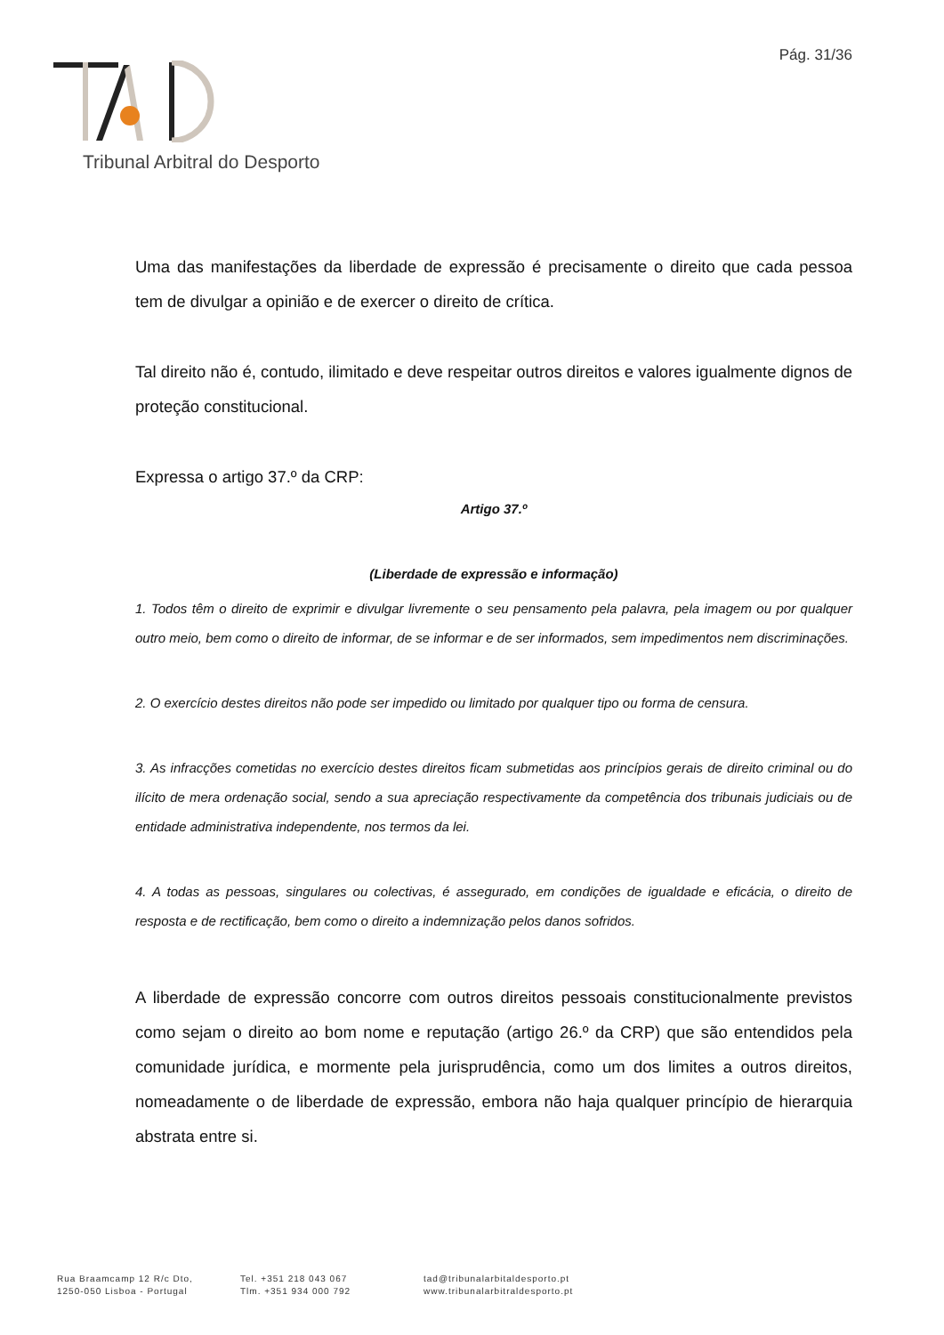Pág. 31/36
Tribunal Arbitral do Desporto
Uma das manifestações da liberdade de expressão é precisamente o direito que cada pessoa tem de divulgar a opinião e de exercer o direito de crítica.
Tal direito não é, contudo, ilimitado e deve respeitar outros direitos e valores igualmente dignos de proteção constitucional.
Expressa o artigo 37.º da CRP:
Artigo 37.º
(Liberdade de expressão e informação)
1. Todos têm o direito de exprimir e divulgar livremente o seu pensamento pela palavra, pela imagem ou por qualquer outro meio, bem como o direito de informar, de se informar e de ser informados, sem impedimentos nem discriminações.
2. O exercício destes direitos não pode ser impedido ou limitado por qualquer tipo ou forma de censura.
3. As infracções cometidas no exercício destes direitos ficam submetidas aos princípios gerais de direito criminal ou do ilícito de mera ordenação social, sendo a sua apreciação respectivamente da competência dos tribunais judiciais ou de entidade administrativa independente, nos termos da lei.
4. A todas as pessoas, singulares ou colectivas, é assegurado, em condições de igualdade e eficácia, o direito de resposta e de rectificação, bem como o direito a indemnização pelos danos sofridos.
A liberdade de expressão concorre com outros direitos pessoais constitucionalmente previstos como sejam o direito ao bom nome e reputação (artigo 26.º da CRP) que são entendidos pela comunidade jurídica, e mormente pela jurisprudência, como um dos limites a outros direitos, nomeadamente o de liberdade de expressão, embora não haja qualquer princípio de hierarquia abstrata entre si.
Rua Braamcamp 12 R/c Dto,
1250-050 Lisboa - Portugal
Tel. +351 218 043 067
Tlm. +351 934 000 792
tad@tribunalarbitaldesporto.pt
www.tribunalarbitraldesporto.pt